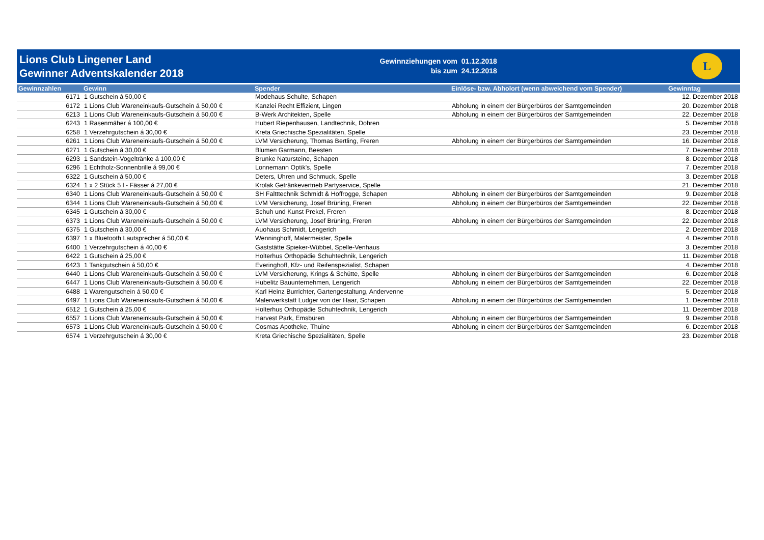Lions Club Lingener Land
Gewinner Adventskalender 2018
Gewinnziehungen vom 01.12.2018
bis zum 24.12.2018
L
| Gewinnzahlen | Gewinn | Spender | Einlöse- bzw. Abholort (wenn abweichend vom Spender) | Gewinntag |
| --- | --- | --- | --- | --- |
| 6171 | 1 Gutschein á 50,00 € | Modehaus Schulte, Schapen | | 12. Dezember 2018 |
| 6172 | 1 Lions Club Wareneinkaufs-Gutschein á 50,00 € | Kanzlei Recht Effizient, Lingen | Abholung in einem der Bürgerbüros der Samtgemeinden | 20. Dezember 2018 |
| 6213 | 1 Lions Club Wareneinkaufs-Gutschein á 50,00 € | B-Werk Architekten, Spelle | Abholung in einem der Bürgerbüros der Samtgemeinden | 22. Dezember 2018 |
| 6243 | 1 Rasenmäher á 100,00 € | Hubert Riepenhausen, Landtechnik, Dohren | | 5. Dezember 2018 |
| 6258 | 1 Verzehrgutschein á 30,00 € | Kreta Griechische Spezialitäten, Spelle | | 23. Dezember 2018 |
| 6261 | 1 Lions Club Wareneinkaufs-Gutschein á 50,00 € | LVM Versicherung, Thomas Bertling, Freren | Abholung in einem der Bürgerbüros der Samtgemeinden | 16. Dezember 2018 |
| 6271 | 1 Gutschein á 30,00 € | Blumen Garmann, Beesten | | 7. Dezember 2018 |
| 6293 | 1 Sandstein-Vogeltränke á 100,00 € | Brunke Natursteine, Schapen | | 8. Dezember 2018 |
| 6296 | 1 Echtholz-Sonnenbrille á 99,00 € | Lonnemann Optik's, Spelle | | 7. Dezember 2018 |
| 6322 | 1 Gutschein á 50,00 € | Deters, Uhren und Schmuck, Spelle | | 3. Dezember 2018 |
| 6324 | 1 x 2 Stück 5 l - Fässer á 27,00 € | Krolak Getränkevertrieb Partyservice, Spelle | | 21. Dezember 2018 |
| 6340 | 1 Lions Club Wareneinkaufs-Gutschein á 50,00 € | SH Faltttechnik Schmidt & Hoffrogge, Schapen | Abholung in einem der Bürgerbüros der Samtgemeinden | 9. Dezember 2018 |
| 6344 | 1 Lions Club Wareneinkaufs-Gutschein á 50,00 € | LVM Versicherung, Josef Brüning, Freren | Abholung in einem der Bürgerbüros der Samtgemeinden | 22. Dezember 2018 |
| 6345 | 1 Gutschein á 30,00 € | Schuh und Kunst Prekel, Freren | | 8. Dezember 2018 |
| 6373 | 1 Lions Club Wareneinkaufs-Gutschein á 50,00 € | LVM Versicherung, Josef Brüning, Freren | Abholung in einem der Bürgerbüros der Samtgemeinden | 22. Dezember 2018 |
| 6375 | 1 Gutschein á 30,00 € | Auohaus Schmidt, Lengerich | | 2. Dezember 2018 |
| 6397 | 1 x Bluetooth Lautsprecher á 50,00 € | Wenninghoff, Malermeister, Spelle | | 4. Dezember 2018 |
| 6400 | 1 Verzehrgutschein á 40,00 € | Gaststätte Spieker-Wübbel, Spelle-Venhaus | | 3. Dezember 2018 |
| 6422 | 1 Gutschein á 25,00 € | Holterhus Orthopädie Schuhtechnik, Lengerich | | 11. Dezember 2018 |
| 6423 | 1 Tankgutschein á 50,00 € | Everinghoff, Kfz- und Reifenspezialist, Schapen | | 4. Dezember 2018 |
| 6440 | 1 Lions Club Wareneinkaufs-Gutschein á 50,00 € | LVM Versicherung, Krings & Schütte, Spelle | Abholung in einem der Bürgerbüros der Samtgemeinden | 6. Dezember 2018 |
| 6447 | 1 Lions Club Wareneinkaufs-Gutschein á 50,00 € | Hubelitz Bauunternehmen, Lengerich | Abholung in einem der Bürgerbüros der Samtgemeinden | 22. Dezember 2018 |
| 6488 | 1 Warengutschein á 50,00 € | Karl Heinz Burrichter, Gartengestaltung, Andervenne | | 5. Dezember 2018 |
| 6497 | 1 Lions Club Wareneinkaufs-Gutschein á 50,00 € | Malerwerkstatt Ludger von der Haar, Schapen | Abholung in einem der Bürgerbüros der Samtgemeinden | 1. Dezember 2018 |
| 6512 | 1 Gutschein á 25,00 € | Holterhus Orthopädie Schuhtechnik, Lengerich | | 11. Dezember 2018 |
| 6557 | 1 Lions Club Wareneinkaufs-Gutschein á 50,00 € | Harvest Park, Emsbüren | Abholung in einem der Bürgerbüros der Samtgemeinden | 9. Dezember 2018 |
| 6573 | 1 Lions Club Wareneinkaufs-Gutschein á 50,00 € | Cosmas Apotheke, Thuine | Abholung in einem der Bürgerbüros der Samtgemeinden | 6. Dezember 2018 |
| 6574 | 1 Verzehrgutschein á 30,00 € | Kreta Griechische Spezialitäten, Spelle | | 23. Dezember 2018 |